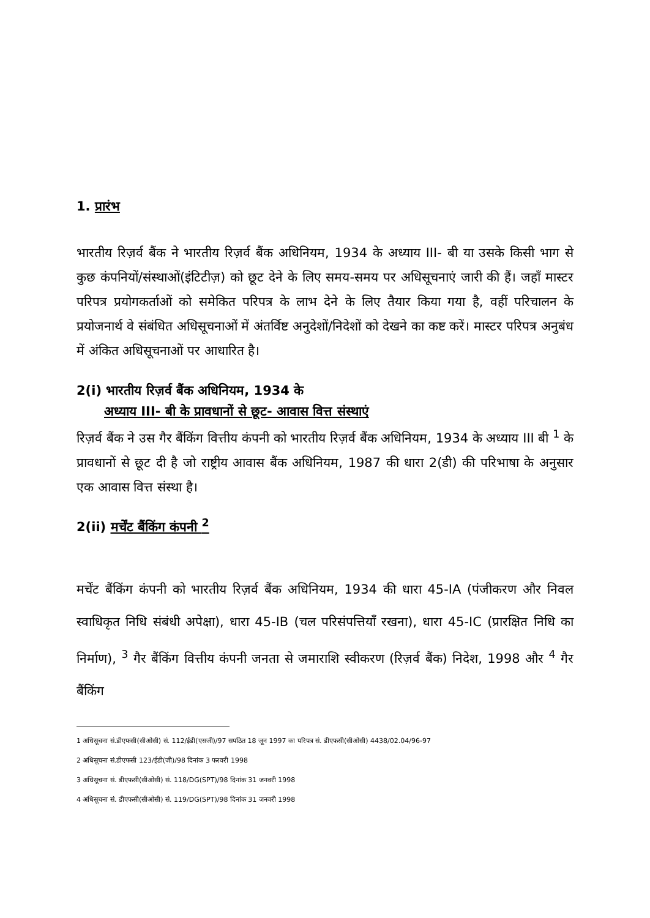1. प्रारंभ
भारतीय रिज़र्व बैंक ने भारतीय रिज़र्व बैंक अधिनियम, 1934 के अध्याय III- बी या उसके किसी भाग से कुछ कंपनियों/संस्थाओं(इंटिटीज़) को छूट देने के लिए समय-समय पर अधिसूचनाएं जारी की हैं। जहाँ मास्टर परिपत्र प्रयोगकर्ताओं को समेकित परिपत्र के लाभ देने के लिए तैयार किया गया है, वहीं परिचालन के प्रयोजनार्थ वे संबंधित अधिसूचनाओं में अंतर्विष्ट अनुदेशों/निदेशों को देखने का कष्ट करें। मास्टर परिपत्र अनुबंध में अंकित अधिसूचनाओं पर आधारित है।
2(i) भारतीय रिज़र्व बैंक अधिनियम, 1934 के
अध्याय III- बी के प्रावधानों से छूट- आवास वित्त संस्थाएं
रिज़र्व बैंक ने उस गैर बैंकिंग वित्तीय कंपनी को भारतीय रिज़र्व बैंक अधिनियम, 1934 के अध्याय III बी <sup>1</sup> के प्रावधानों से छूट दी है जो राष्ट्रीय आवास बैंक अधिनियम, 1987 की धारा 2(डी) की परिभाषा के अनुसार एक आवास वित्त संस्था है।
2(ii) मर्चेंट बैंकिंग कंपनी <sup>2</sup>
मर्चेंट बैंकिंग कंपनी को भारतीय रिज़र्व बैंक अधिनियम, 1934 की धारा 45-IA (पंजीकरण और निवल स्वाधिकृत निधि संबंधी अपेक्षा), धारा 45-IB (चल परिसंपत्तियॉं रखना), धारा 45-IC (प्रारक्षित निधि का निर्माण), <sup>3</sup> गैर बैंकिंग वित्तीय कंपनी जनता से जमाराशि स्वीकरण (रिज़र्व बैंक) निदेश, 1998 और <sup>4</sup> गैर बैंकिंग
1 अधिसूचना सं.डीएफसी(सीओसी) सं. 112/ईडी(एसजी)/97 सपठित 18 जून 1997 का परिपत्र सं. डीएफसी(सीओसी) 4438/02.04/96-97
2 अधिसूचना सं.डीएफसी 123/ईडी(जी)/98 दिनांक 3 फरवरी 1998
3 अधिसूचना सं. डीएफसी(सीओसी) सं. 118/DG(SPT)/98 दिनांक 31 जनवरी 1998
4 अधिसूचना सं. डीएफसी(सीओसी) सं. 119/DG(SPT)/98 दिनांक 31 जनवरी 1998